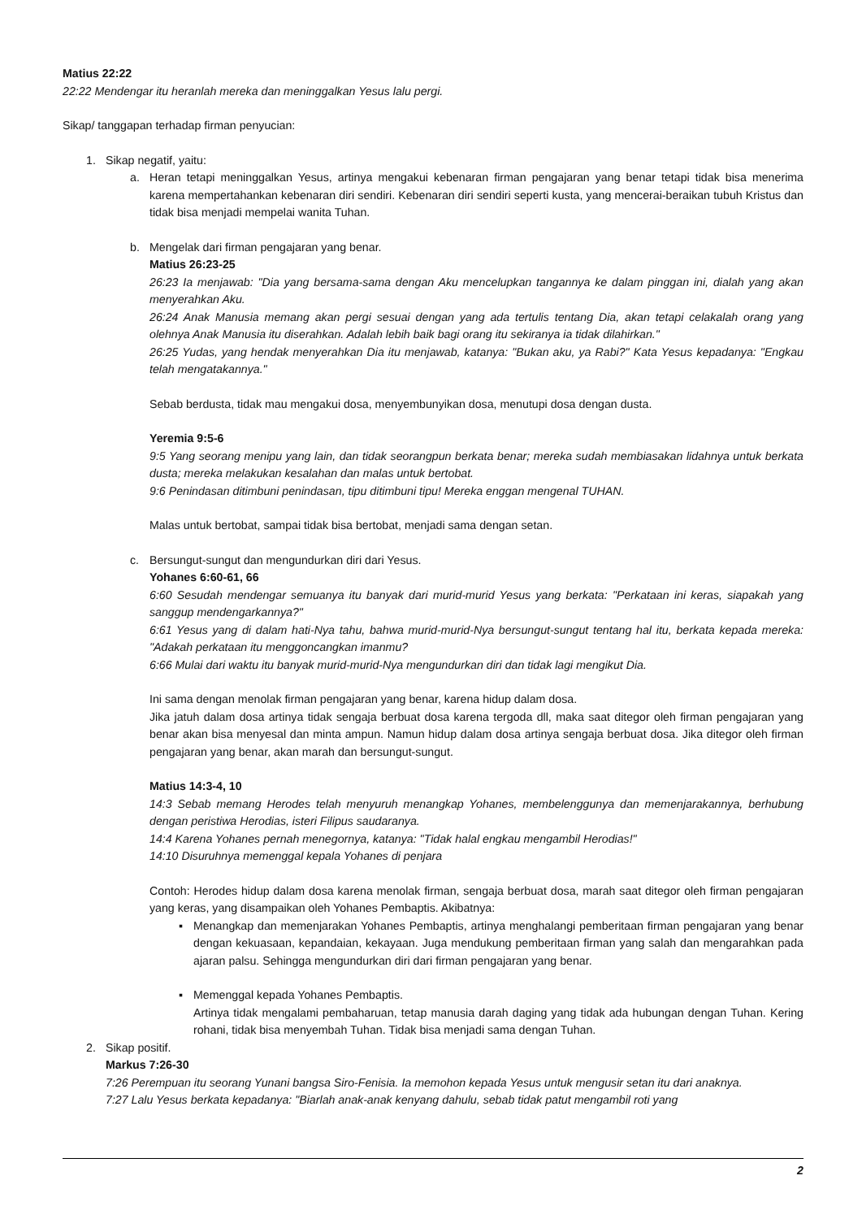Matius 22:22
22:22 Mendengar itu heranlah mereka dan meninggalkan Yesus lalu pergi.
Sikap/ tanggapan terhadap firman penyucian:
1. Sikap negatif, yaitu:
a. Heran tetapi meninggalkan Yesus, artinya mengakui kebenaran firman pengajaran yang benar tetapi tidak bisa menerima karena mempertahankan kebenaran diri sendiri. Kebenaran diri sendiri seperti kusta, yang mencerai-beraikan tubuh Kristus dan tidak bisa menjadi mempelai wanita Tuhan.
b. Mengelak dari firman pengajaran yang benar.
Matius 26:23-25
26:23 Ia menjawab: "Dia yang bersama-sama dengan Aku mencelupkan tangannya ke dalam pinggan ini, dialah yang akan menyerahkan Aku.
26:24 Anak Manusia memang akan pergi sesuai dengan yang ada tertulis tentang Dia, akan tetapi celakalah orang yang olehnya Anak Manusia itu diserahkan. Adalah lebih baik bagi orang itu sekiranya ia tidak dilahirkan."
26:25 Yudas, yang hendak menyerahkan Dia itu menjawab, katanya: "Bukan aku, ya Rabi?" Kata Yesus kepadanya: "Engkau telah mengatakannya."
Sebab berdusta, tidak mau mengakui dosa, menyembunyikan dosa, menutupi dosa dengan dusta.
Yeremia 9:5-6
9:5 Yang seorang menipu yang lain, dan tidak seorangpun berkata benar; mereka sudah membiasakan lidahnya untuk berkata dusta; mereka melakukan kesalahan dan malas untuk bertobat.
9:6 Penindasan ditimbuni penindasan, tipu ditimbuni tipu! Mereka enggan mengenal TUHAN.
Malas untuk bertobat, sampai tidak bisa bertobat, menjadi sama dengan setan.
c. Bersungut-sungut dan mengundurkan diri dari Yesus.
Yohanes 6:60-61, 66
6:60 Sesudah mendengar semuanya itu banyak dari murid-murid Yesus yang berkata: "Perkataan ini keras, siapakah yang sanggup mendengarkannya?"
6:61 Yesus yang di dalam hati-Nya tahu, bahwa murid-murid-Nya bersungut-sungut tentang hal itu, berkata kepada mereka: "Adakah perkataan itu menggoncangkan imanmu?
6:66 Mulai dari waktu itu banyak murid-murid-Nya mengundurkan diri dan tidak lagi mengikut Dia.
Ini sama dengan menolak firman pengajaran yang benar, karena hidup dalam dosa.
Jika jatuh dalam dosa artinya tidak sengaja berbuat dosa karena tergoda dll, maka saat ditegor oleh firman pengajaran yang benar akan bisa menyesal dan minta ampun. Namun hidup dalam dosa artinya sengaja berbuat dosa. Jika ditegor oleh firman pengajaran yang benar, akan marah dan bersungut-sungut.
Matius 14:3-4, 10
14:3 Sebab memang Herodes telah menyuruh menangkap Yohanes, membelenggunya dan memenjarakannya, berhubung dengan peristiwa Herodias, isteri Filipus saudaranya.
14:4 Karena Yohanes pernah menegornya, katanya: "Tidak halal engkau mengambil Herodias!"
14:10 Disuruhnya memenggal kepala Yohanes di penjara
Contoh: Herodes hidup dalam dosa karena menolak firman, sengaja berbuat dosa, marah saat ditegor oleh firman pengajaran yang keras, yang disampaikan oleh Yohanes Pembaptis. Akibatnya:
▪ Menangkap dan memenjarakan Yohanes Pembaptis, artinya menghalangi pemberitaan firman pengajaran yang benar dengan kekuasaan, kepandaian, kekayaan. Juga mendukung pemberitaan firman yang salah dan mengarahkan pada ajaran palsu. Sehingga mengundurkan diri dari firman pengajaran yang benar.
▪ Memenggal kepada Yohanes Pembaptis.
Artinya tidak mengalami pembaharuan, tetap manusia darah daging yang tidak ada hubungan dengan Tuhan. Kering rohani, tidak bisa menyembah Tuhan. Tidak bisa menjadi sama dengan Tuhan.
2. Sikap positif.
Markus 7:26-30
7:26 Perempuan itu seorang Yunani bangsa Siro-Fenisia. Ia memohon kepada Yesus untuk mengusir setan itu dari anaknya.
7:27 Lalu Yesus berkata kepadanya: "Biarlah anak-anak kenyang dahulu, sebab tidak patut mengambil roti yang
2